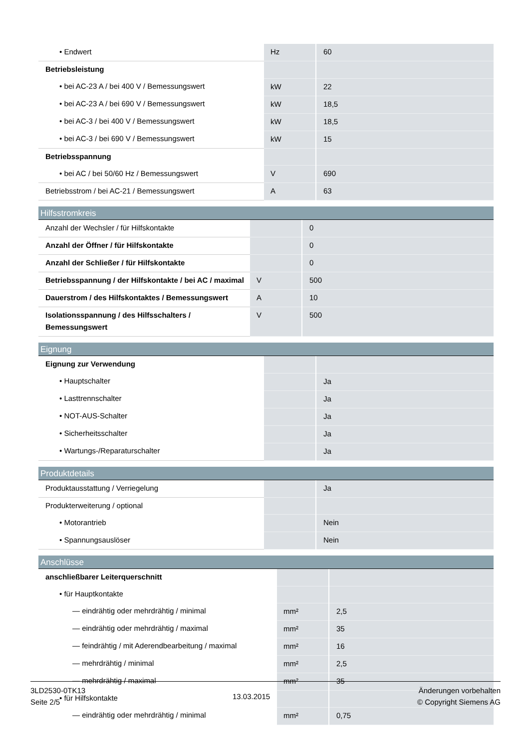| • Endwert | Hz | 60 |
| Betriebsleistung | | |
| • bei AC-23 A / bei 400 V / Bemessungswert | kW | 22 |
| • bei AC-23 A / bei 690 V / Bemessungswert | kW | 18,5 |
| • bei AC-3 / bei 400 V / Bemessungswert | kW | 18,5 |
| • bei AC-3 / bei 690 V / Bemessungswert | kW | 15 |
| Betriebsspannung | | |
| • bei AC / bei 50/60 Hz / Bemessungswert | V | 690 |
| Betriebsstrom / bei AC-21 / Bemessungswert | A | 63 |
Hilfsstromkreis
| Anzahl der Wechsler / für Hilfskontakte | | 0 |
| Anzahl der Öffner / für Hilfskontakte | | 0 |
| Anzahl der Schließer / für Hilfskontakte | | 0 |
| Betriebsspannung / der Hilfskontakte / bei AC / maximal | V | 500 |
| Dauerstrom / des Hilfskontaktes / Bemessungswert | A | 10 |
| Isolationsspannung / des Hilfsschalters / Bemessungswert | V | 500 |
Eignung
| Eignung zur Verwendung | | |
| • Hauptschalter | | Ja |
| • Lasttrennschalter | | Ja |
| • NOT-AUS-Schalter | | Ja |
| • Sicherheitsschalter | | Ja |
| • Wartungs-/Reparaturschalter | | Ja |
Produktdetails
| Produktausstattung / Verriegelung | | Ja |
| Produkterweiterung / optional | | |
| • Motorantrieb | | Nein |
| • Spannungsauslöser | | Nein |
Anschlüsse
| anschließbarer Leiterquerschnitt | | |
| • für Hauptkontakte | | |
| — eindrähtig oder mehrdrähtig / minimal | mm² | 2,5 |
| — eindrähtig oder mehrdrähtig / maximal | mm² | 35 |
| — feindrähtig / mit Aderendbearbeitung / maximal | mm² | 16 |
| — mehrdrähtig / minimal | mm² | 2,5 |
| — mehrdrähtig / maximal | mm² | 35 |
| • für Hilfskontakte | | |
| — eindrähtig oder mehrdrähtig / minimal | mm² | 0,75 |
3LD2530-0TK13
Seite 2/5
13.03.2015
Änderungen vorbehalten
© Copyright Siemens AG